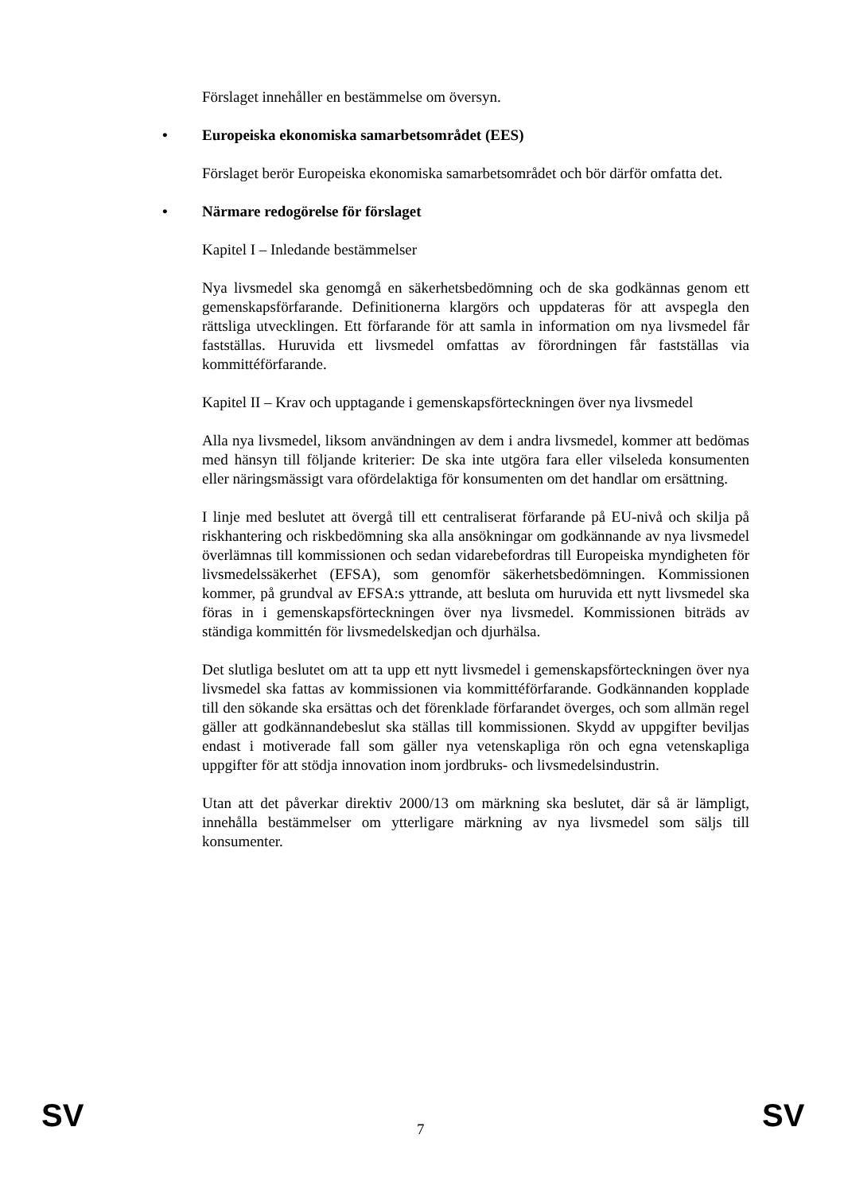Förslaget innehåller en bestämmelse om översyn.
• Europeiska ekonomiska samarbetsområdet (EES)
Förslaget berör Europeiska ekonomiska samarbetsområdet och bör därför omfatta det.
• Närmare redogörelse för förslaget
Kapitel I – Inledande bestämmelser
Nya livsmedel ska genomgå en säkerhetsbedömning och de ska godkännas genom ett gemenskapsförfarande. Definitionerna klargörs och uppdateras för att avspegla den rättsliga utvecklingen. Ett förfarande för att samla in information om nya livsmedel får fastställas. Huruvida ett livsmedel omfattas av förordningen får fastställas via kommittéförfarande.
Kapitel II – Krav och upptagande i gemenskapsförteckningen över nya livsmedel
Alla nya livsmedel, liksom användningen av dem i andra livsmedel, kommer att bedömas med hänsyn till följande kriterier: De ska inte utgöra fara eller vilseleda konsumenten eller näringsmässigt vara ofördelaktiga för konsumenten om det handlar om ersättning.
I linje med beslutet att övergå till ett centraliserat förfarande på EU-nivå och skilja på riskhantering och riskbedömning ska alla ansökningar om godkännande av nya livsmedel överlämnas till kommissionen och sedan vidarebefordras till Europeiska myndigheten för livsmedelssäkerhet (EFSA), som genomför säkerhetsbedömningen. Kommissionen kommer, på grundval av EFSA:s yttrande, att besluta om huruvida ett nytt livsmedel ska föras in i gemenskapsförteckningen över nya livsmedel. Kommissionen biträds av ständiga kommittén för livsmedelskedjan och djurhälsa.
Det slutliga beslutet om att ta upp ett nytt livsmedel i gemenskapsförteckningen över nya livsmedel ska fattas av kommissionen via kommittéförfarande. Godkännanden kopplade till den sökande ska ersättas och det förenklade förfarandet överges, och som allmän regel gäller att godkännandebeslut ska ställas till kommissionen. Skydd av uppgifter beviljas endast i motiverade fall som gäller nya vetenskapliga rön och egna vetenskapliga uppgifter för att stödja innovation inom jordbruks- och livsmedelsindustrin.
Utan att det påverkar direktiv 2000/13 om märkning ska beslutet, där så är lämpligt, innehålla bestämmelser om ytterligare märkning av nya livsmedel som säljs till konsumenter.
SV 7 SV